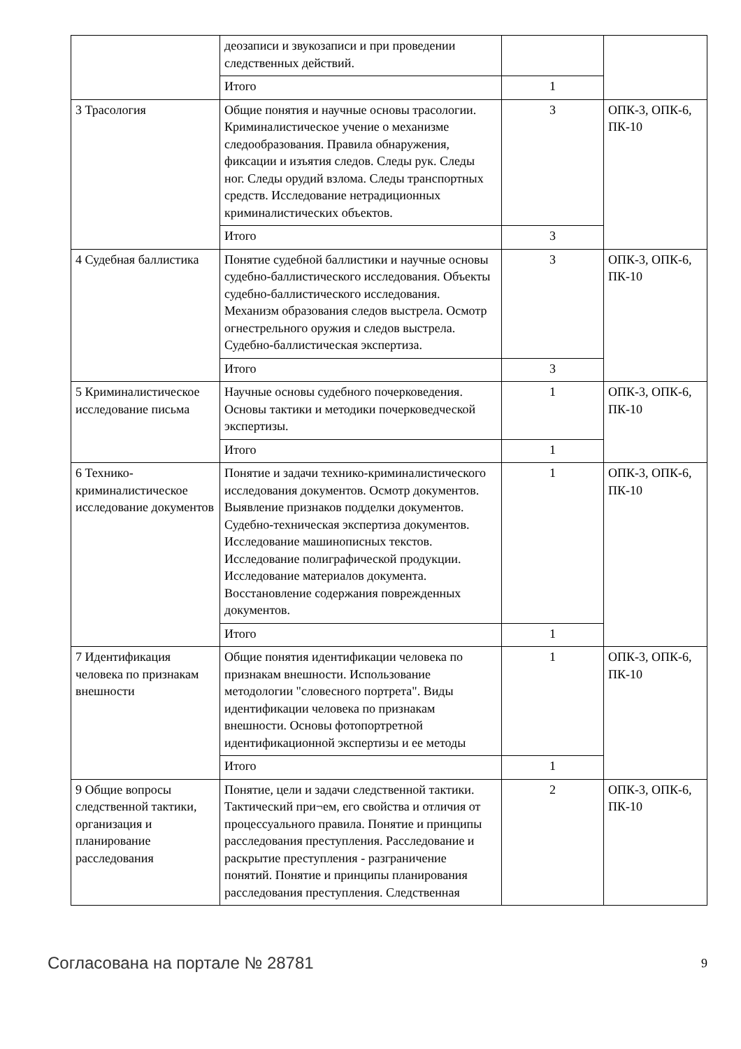| | деозаписи и звукозаписи и при проведении следственных действий. | | |
| | Итого | 1 | |
| 3 Трасология | Общие понятия и научные основы трасологии. Криминалистическое учение о механизме следообразования. Правила обнаружения, фиксации и изъятия следов. Следы рук. Следы ног. Следы орудий взлома. Следы транспортных средств. Исследование нетрадиционных криминалистических объектов. | 3 | ОПК-3, ОПК-6, ПК-10 |
| | Итого | 3 | |
| 4 Судебная баллистика | Понятие судебной баллистики и научные основы судебно-баллистического исследования. Объекты судебно-баллистического исследования. Механизм образования следов выстрела. Осмотр огнестрельного оружия и следов выстрела. Судебно-баллистическая экспертиза. | 3 | ОПК-3, ОПК-6, ПК-10 |
| | Итого | 3 | |
| 5 Криминалистическое исследование письма | Научные основы судебного почерковедения. Основы тактики и методики почерковедческой экспертизы. | 1 | ОПК-3, ОПК-6, ПК-10 |
| | Итого | 1 | |
| 6 Технико-криминалистическое исследование документов | Понятие и задачи технико-криминалистического исследования документов. Осмотр документов. Выявление признаков подделки документов. Судебно-техническая экспертиза документов. Исследование машинописных текстов. Исследование полиграфической продукции. Исследование материалов документа. Восстановление содержания поврежденных документов. | 1 | ОПК-3, ОПК-6, ПК-10 |
| | Итого | 1 | |
| 7 Идентификация человека по признакам внешности | Общие понятия идентификации человека по признакам внешности. Использование методологии "словесного портрета". Виды идентификации человека по признакам внешности. Основы фотопортретной идентификационной экспертизы и ее методы | 1 | ОПК-3, ОПК-6, ПК-10 |
| | Итого | 1 | |
| 9 Общие вопросы следственной тактики, организация и планирование расследования | Понятие, цели и задачи следственной тактики. Тактический при¬ем, его свойства и отличия от процессуального правила. Понятие и принципы расследования преступления. Расследование и раскрытие преступления - разграничение понятий. Понятие и принципы планирования расследования преступления. Следственная | 2 | ОПК-3, ОПК-6, ПК-10 |
Согласована на портале № 28781 9